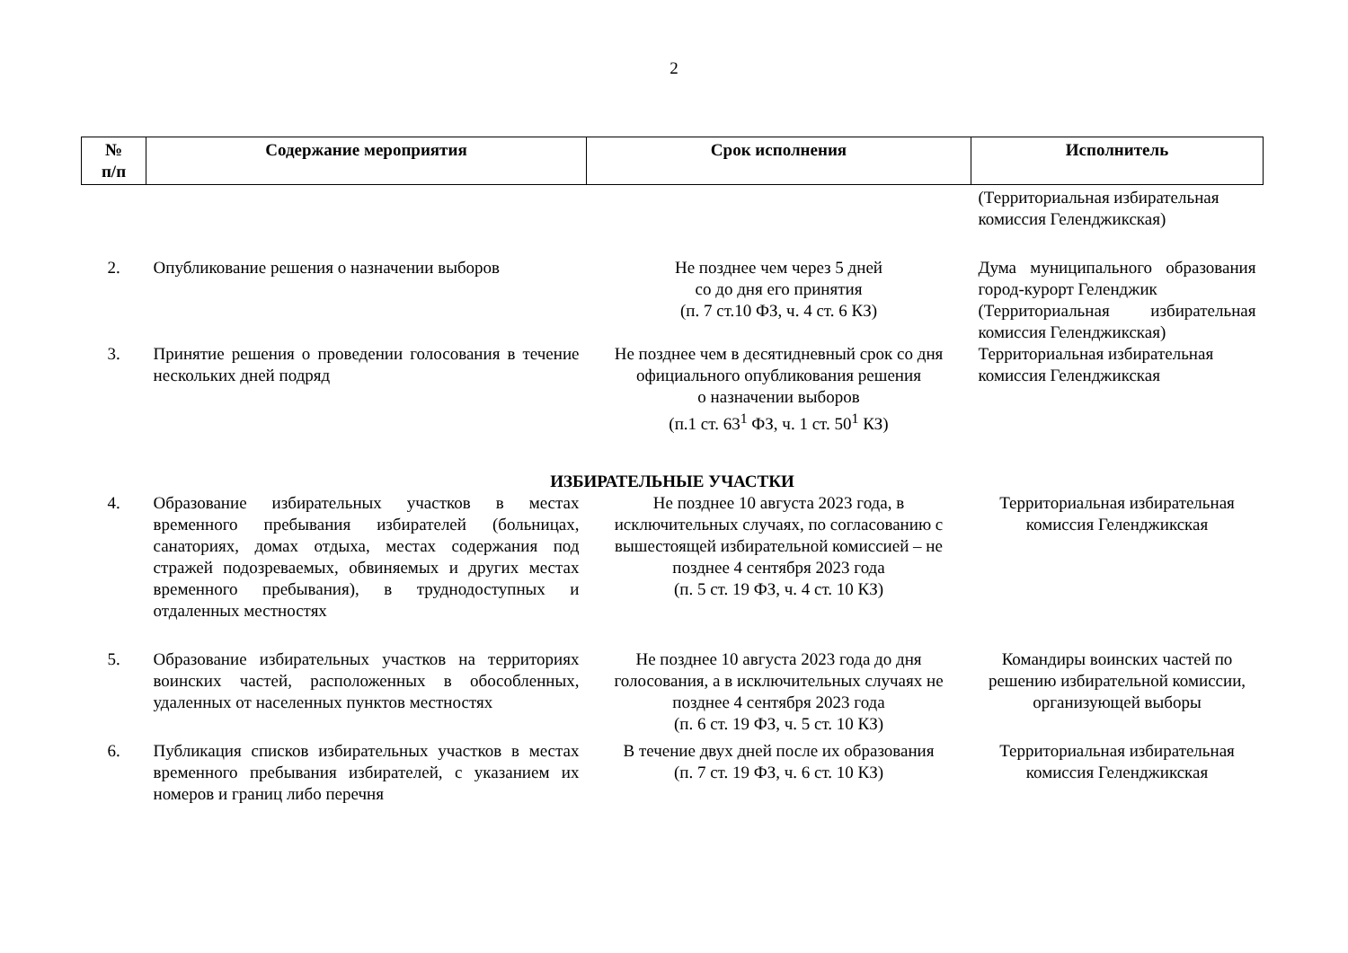2
| № п/п | Содержание мероприятия | Срок исполнения | Исполнитель |
| --- | --- | --- | --- |
| | | | (Территориальная избирательная комиссия Геленджикская) |
| 2. | Опубликование решения о назначении выборов | Не позднее чем через 5 дней со до дня его принятия (п. 7 ст.10 ФЗ, ч. 4 ст. 6 КЗ) | Дума муниципального образования город-курорт Геленджик (Территориальная избирательная комиссия Геленджикская) |
| 3. | Принятие решения о проведении голосования в течение нескольких дней подряд | Не позднее чем в десятидневный срок со дня официального опубликования решения о назначении выборов (п.1 ст. 63<sup>1</sup> ФЗ, ч. 1 ст. 50<sup>1</sup> КЗ) | Территориальная избирательная комиссия Геленджикская |
| ИЗБИРАТЕЛЬНЫЕ УЧАСТКИ | | | |
| 4. | Образование избирательных участков в местах временного пребывания избирателей (больницах, санаториях, домах отдыха, местах содержания под стражей подозреваемых, обвиняемых и других местах временного пребывания), в труднодоступных и отдаленных местностях | Не позднее 10 августа 2023 года, в исключительных случаях, по согласованию с вышестоящей избирательной комиссией – не позднее 4 сентября 2023 года (п. 5 ст. 19 ФЗ, ч. 4 ст. 10 КЗ) | Территориальная избирательная комиссия Геленджикская |
| 5. | Образование избирательных участков на территориях воинских частей, расположенных в обособленных, удаленных от населенных пунктов местностях | Не позднее 10 августа 2023 года до дня голосования, а в исключительных случаях не позднее 4 сентября 2023 года (п. 6 ст. 19 ФЗ, ч. 5 ст. 10 КЗ) | Командиры воинских частей по решению избирательной комиссии, организующей выборы |
| 6. | Публикация списков избирательных участков в местах временного пребывания избирателей, с указанием их номеров и границ либо перечня | В течение двух дней после их образования (п. 7 ст. 19 ФЗ, ч. 6 ст. 10 КЗ) | Территориальная избирательная комиссия Геленджикская |